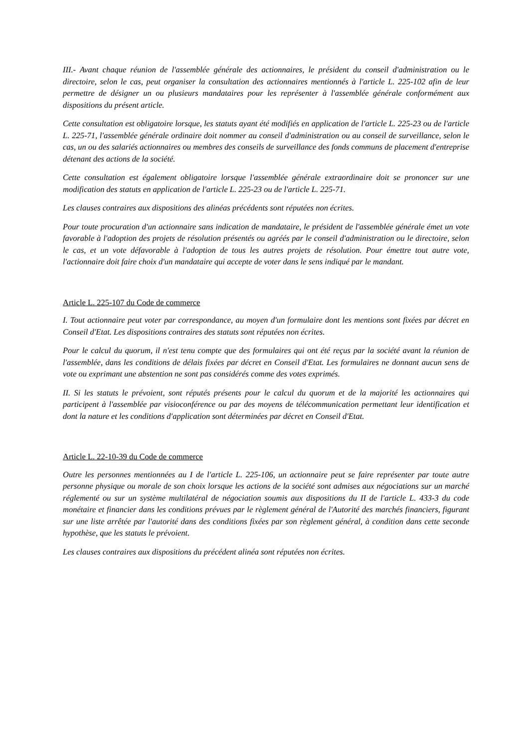III.- Avant chaque réunion de l'assemblée générale des actionnaires, le président du conseil d'administration ou le directoire, selon le cas, peut organiser la consultation des actionnaires mentionnés à l'article L. 225-102 afin de leur permettre de désigner un ou plusieurs mandataires pour les représenter à l'assemblée générale conformément aux dispositions du présent article.
Cette consultation est obligatoire lorsque, les statuts ayant été modifiés en application de l'article L. 225-23 ou de l'article L. 225-71, l'assemblée générale ordinaire doit nommer au conseil d'administration ou au conseil de surveillance, selon le cas, un ou des salariés actionnaires ou membres des conseils de surveillance des fonds communs de placement d'entreprise détenant des actions de la société.
Cette consultation est également obligatoire lorsque l'assemblée générale extraordinaire doit se prononcer sur une modification des statuts en application de l'article L. 225-23 ou de l'article L. 225-71.
Les clauses contraires aux dispositions des alinéas précédents sont réputées non écrites.
Pour toute procuration d'un actionnaire sans indication de mandataire, le président de l'assemblée générale émet un vote favorable à l'adoption des projets de résolution présentés ou agréés par le conseil d'administration ou le directoire, selon le cas, et un vote défavorable à l'adoption de tous les autres projets de résolution. Pour émettre tout autre vote, l'actionnaire doit faire choix d'un mandataire qui accepte de voter dans le sens indiqué par le mandant.
Article L. 225-107 du Code de commerce
I. Tout actionnaire peut voter par correspondance, au moyen d'un formulaire dont les mentions sont fixées par décret en Conseil d'Etat. Les dispositions contraires des statuts sont réputées non écrites.
Pour le calcul du quorum, il n'est tenu compte que des formulaires qui ont été reçus par la société avant la réunion de l'assemblée, dans les conditions de délais fixées par décret en Conseil d'Etat. Les formulaires ne donnant aucun sens de vote ou exprimant une abstention ne sont pas considérés comme des votes exprimés.
II. Si les statuts le prévoient, sont réputés présents pour le calcul du quorum et de la majorité les actionnaires qui participent à l'assemblée par visioconférence ou par des moyens de télécommunication permettant leur identification et dont la nature et les conditions d'application sont déterminées par décret en Conseil d'Etat.
Article L. 22-10-39 du Code de commerce
Outre les personnes mentionnées au I de l'article L. 225-106, un actionnaire peut se faire représenter par toute autre personne physique ou morale de son choix lorsque les actions de la société sont admises aux négociations sur un marché réglementé ou sur un système multilatéral de négociation soumis aux dispositions du II de l'article L. 433-3 du code monétaire et financier dans les conditions prévues par le règlement général de l'Autorité des marchés financiers, figurant sur une liste arrêtée par l'autorité dans des conditions fixées par son règlement général, à condition dans cette seconde hypothèse, que les statuts le prévoient.
Les clauses contraires aux dispositions du précédent alinéa sont réputées non écrites.